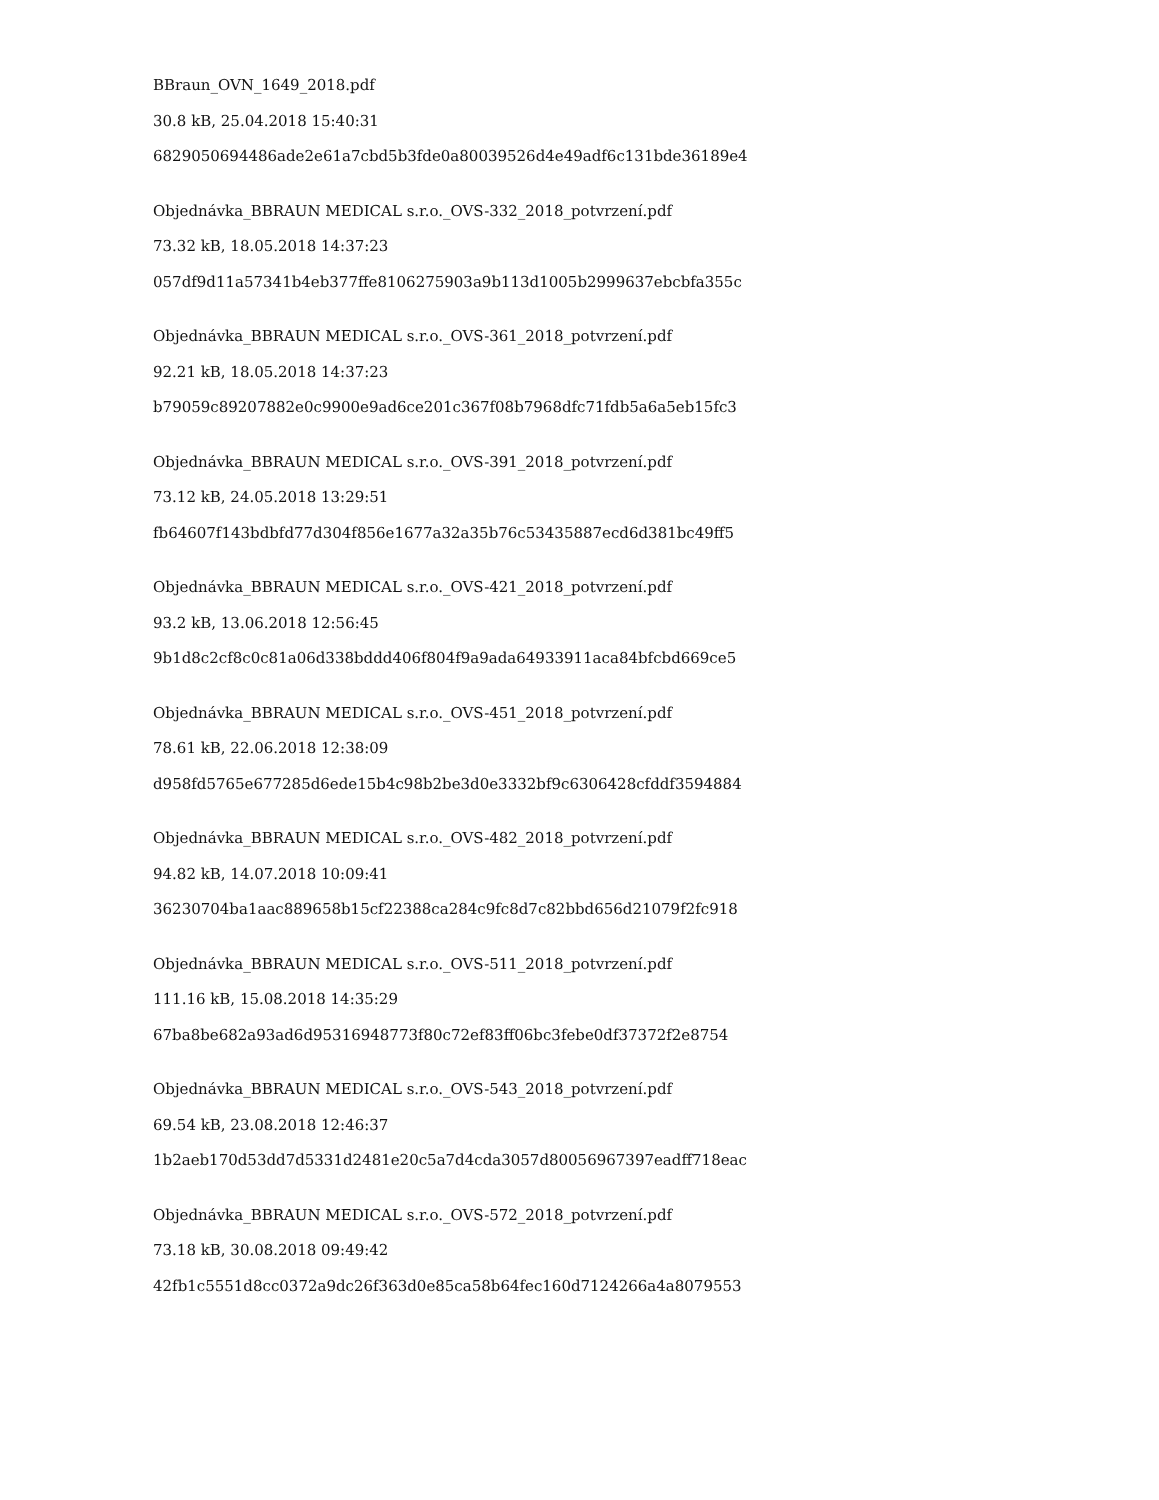BBraun_OVN_1649_2018.pdf
30.8 kB, 25.04.2018 15:40:31
6829050694486ade2e61a7cbd5b3fde0a80039526d4e49adf6c131bde36189e4
Objednávka_BBRAUN MEDICAL s.r.o._OVS-332_2018_potvrzení.pdf
73.32 kB, 18.05.2018 14:37:23
057df9d11a57341b4eb377ffe8106275903a9b113d1005b2999637ebcbfa355c
Objednávka_BBRAUN MEDICAL s.r.o._OVS-361_2018_potvrzení.pdf
92.21 kB, 18.05.2018 14:37:23
b79059c89207882e0c9900e9ad6ce201c367f08b7968dfc71fdb5a6a5eb15fc3
Objednávka_BBRAUN MEDICAL s.r.o._OVS-391_2018_potvrzení.pdf
73.12 kB, 24.05.2018 13:29:51
fb64607f143bdbfd77d304f856e1677a32a35b76c53435887ecd6d381bc49ff5
Objednávka_BBRAUN MEDICAL s.r.o._OVS-421_2018_potvrzení.pdf
93.2 kB, 13.06.2018 12:56:45
9b1d8c2cf8c0c81a06d338bddd406f804f9a9ada64933911aca84bfcbd669ce5
Objednávka_BBRAUN MEDICAL s.r.o._OVS-451_2018_potvrzení.pdf
78.61 kB, 22.06.2018 12:38:09
d958fd5765e677285d6ede15b4c98b2be3d0e3332bf9c6306428cfddf3594884
Objednávka_BBRAUN MEDICAL s.r.o._OVS-482_2018_potvrzení.pdf
94.82 kB, 14.07.2018 10:09:41
36230704ba1aac889658b15cf22388ca284c9fc8d7c82bbd656d21079f2fc918
Objednávka_BBRAUN MEDICAL s.r.o._OVS-511_2018_potvrzení.pdf
111.16 kB, 15.08.2018 14:35:29
67ba8be682a93ad6d95316948773f80c72ef83ff06bc3febe0df37372f2e8754
Objednávka_BBRAUN MEDICAL s.r.o._OVS-543_2018_potvrzení.pdf
69.54 kB, 23.08.2018 12:46:37
1b2aeb170d53dd7d5331d2481e20c5a7d4cda3057d80056967397eadff718eac
Objednávka_BBRAUN MEDICAL s.r.o._OVS-572_2018_potvrzení.pdf
73.18 kB, 30.08.2018 09:49:42
42fb1c5551d8cc0372a9dc26f363d0e85ca58b64fec160d7124266a4a8079553